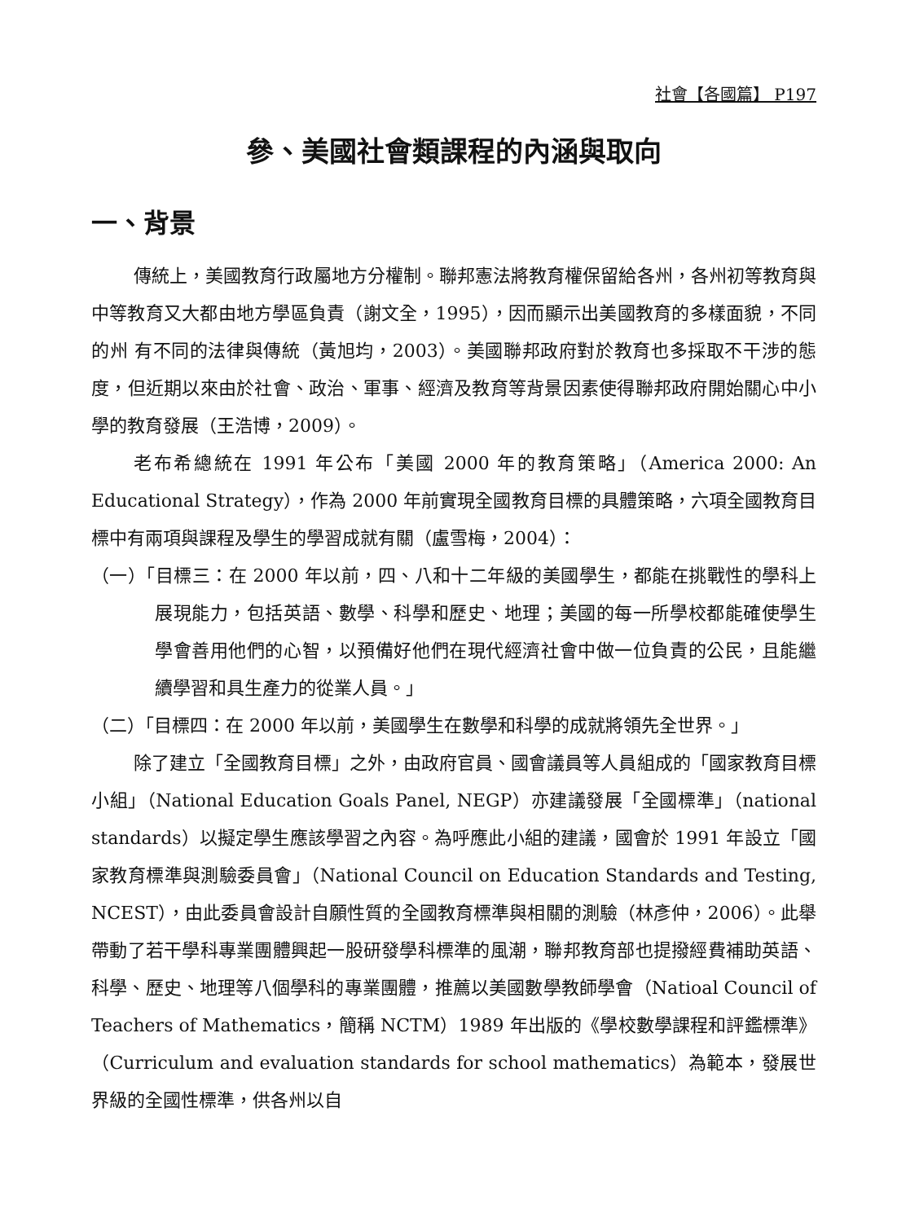社會【各國篇】 P197
參、美國社會類課程的內涵與取向
一、背景
傳統上，美國教育行政屬地方分權制。聯邦憲法將教育權保留給各州，各州初等教育與中等教育又大都由地方學區負責（謝文全，1995），因而顯示出美國教育的多樣面貌，不同的州 有不同的法律與傳統（黃旭均，2003）。美國聯邦政府對於教育也多採取不干涉的態度，但近期以來由於社會、政治、軍事、經濟及教育等背景因素使得聯邦政府開始關心中小學的教育發展（王浩博，2009）。
老布希總統在 1991 年公布「美國 2000 年的教育策略」（America 2000: An Educational Strategy），作為 2000 年前實現全國教育目標的具體策略，六項全國教育目標中有兩項與課程及學生的學習成就有關（盧雪梅，2004）：
（一）「目標三：在 2000 年以前，四、八和十二年級的美國學生，都能在挑戰性的學科上展現能力，包括英語、數學、科學和歷史、地理；美國的每一所學校都能確使學生學會善用他們的心智，以預備好他們在現代經濟社會中做一位負責的公民，且能繼續學習和具生產力的從業人員。」
（二）「目標四：在 2000 年以前，美國學生在數學和科學的成就將領先全世界。」
除了建立「全國教育目標」之外，由政府官員、國會議員等人員組成的「國家教育目標小組」（National Education Goals Panel, NEGP）亦建議發展「全國標準」（national standards）以擬定學生應該學習之內容。為呼應此小組的建議，國會於 1991 年設立「國家教育標準與測驗委員會」（National Council on Education Standards and Testing, NCEST），由此委員會設計自願性質的全國教育標準與相關的測驗（林彥仲，2006）。此舉帶動了若干學科專業團體興起一股研發學科標準的風潮，聯邦教育部也提撥經費補助英語、科學、歷史、地理等八個學科的專業團體，推薦以美國數學教師學會（Natioal Council of Teachers of Mathematics，簡稱 NCTM）1989 年出版的《學校數學課程和評鑑標準》（Curriculum and evaluation standards for school mathematics）為範本，發展世界級的全國性標準，供各州以自